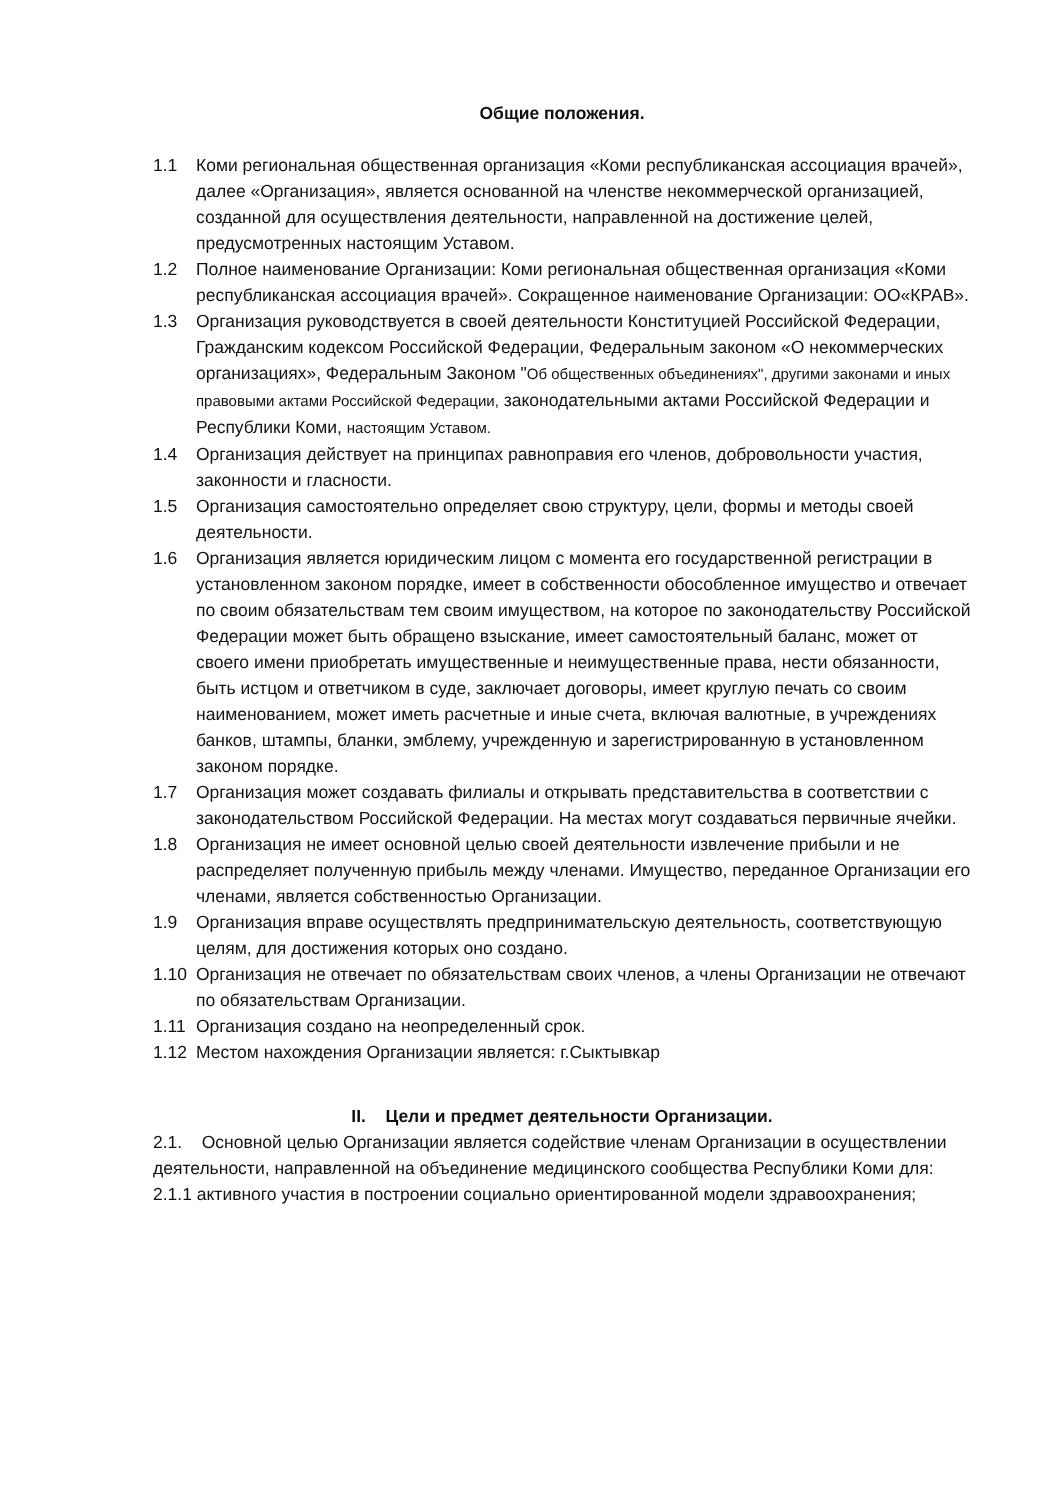Общие положения.
1.1 Коми региональная общественная организация «Коми республиканская ассоциация врачей», далее «Организация», является основанной на членстве некоммерческой организацией, созданной для осуществления деятельности, направленной на достижение целей, предусмотренных настоящим Уставом.
1.2 Полное наименование Организации: Коми региональная общественная организация «Коми республиканская ассоциация врачей». Сокращенное наименование Организации: ОО«КРАВ».
1.3 Организация руководствуется в своей деятельности Конституцией Российской Федерации, Гражданским кодексом Российской Федерации, Федеральным законом «О некоммерческих организациях», Федеральным Законом "Об общественных объединениях", другими законами и иных правовыми актами Российской Федерации, законодательными актами Российской Федерации и Республики Коми, настоящим Уставом.
1.4 Организация действует на принципах равноправия его членов, добровольности участия, законности и гласности.
1.5 Организация самостоятельно определяет свою структуру, цели, формы и методы своей деятельности.
1.6 Организация является юридическим лицом с момента его государственной регистрации в установленном законом порядке, имеет в собственности обособленное имущество и отвечает по своим обязательствам тем своим имуществом, на которое по законодательству Российской Федерации может быть обращено взыскание, имеет самостоятельный баланс, может от своего имени приобретать имущественные и неимущественные права, нести обязанности, быть истцом и ответчиком в суде, заключает договоры, имеет круглую печать со своим наименованием, может иметь расчетные и иные счета, включая валютные, в учреждениях банков, штампы, бланки, эмблему, учрежденную и зарегистрированную в установленном законом порядке.
1.7 Организация может создавать филиалы и открывать представительства в соответствии с законодательством Российской Федерации. На местах могут создаваться первичные ячейки.
1.8 Организация не имеет основной целью своей деятельности извлечение прибыли и не распределяет полученную прибыль между членами. Имущество, переданное Организации его членами, является собственностью Организации.
1.9 Организация вправе осуществлять предпринимательскую деятельность, соответствующую целям, для достижения которых оно создано.
1.10 Организация не отвечает по обязательствам своих членов, а члены Организации не отвечают по обязательствам Организации.
1.11 Организация создано на неопределенный срок.
1.12 Местом нахождения Организации является: г.Сыктывкар
II. Цели и предмет деятельности Организации.
2.1. Основной целью Организации является содействие членам Организации в осуществлении деятельности, направленной на объединение медицинского сообщества Республики Коми для:
2.1.1 активного участия в построении социально ориентированной модели здравоохранения;